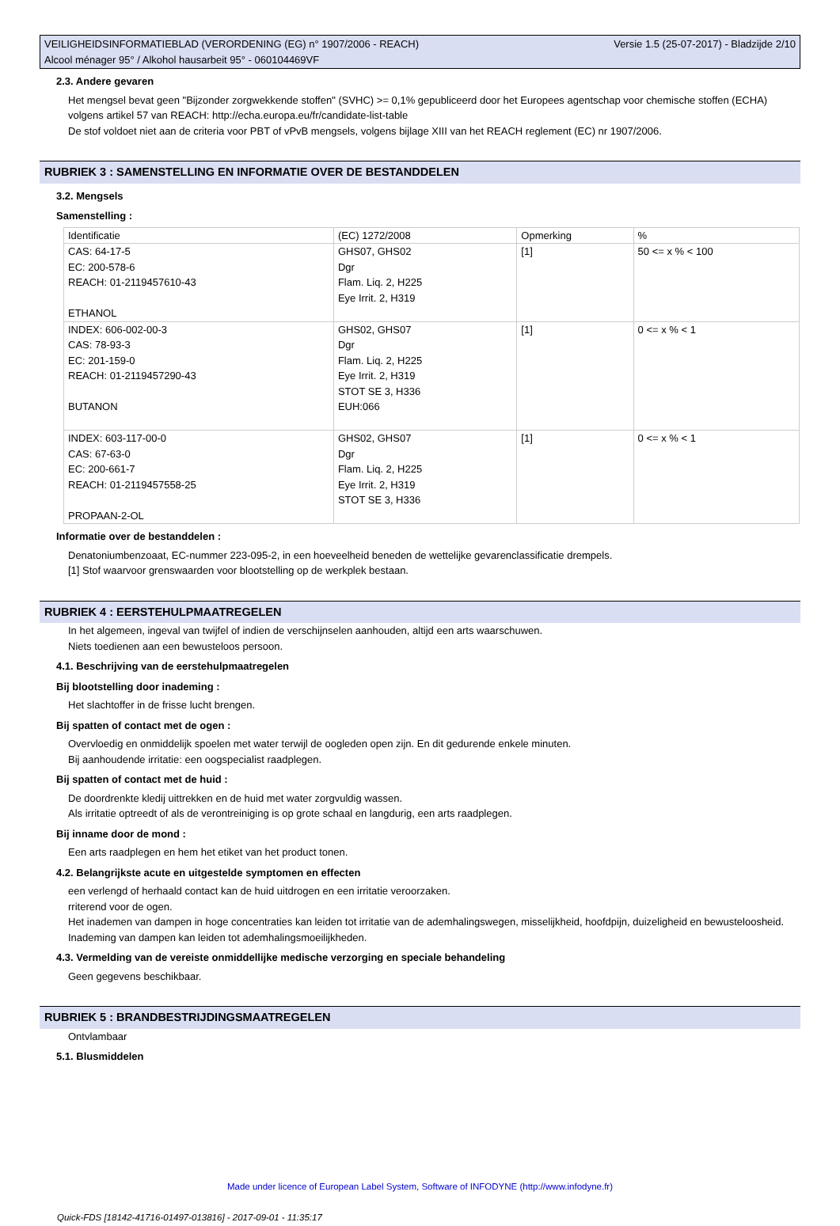VEILIGHEIDSINFORMATIEBLAD (VERORDENING (EG) n° 1907/2006 - REACH)
Alcool ménager 95° / Alkohol hausarbeit 95° - 060104469VF
Versie 1.5 (25-07-2017) - Bladzijde 2/10
2.3. Andere gevaren
Het mengsel bevat geen "Bijzonder zorgwekkende stoffen" (SVHC) >= 0,1% gepubliceerd door het Europees agentschap voor chemische stoffen (ECHA) volgens artikel 57 van REACH: http://echa.europa.eu/fr/candidate-list-table
De stof voldoet niet aan de criteria voor PBT of vPvB mengsels, volgens bijlage XIII van het REACH reglement (EC) nr 1907/2006.
RUBRIEK 3 : SAMENSTELLING EN INFORMATIE OVER DE BESTANDDELEN
3.2. Mengsels
Samenstelling :
| Identificatie | (EC) 1272/2008 | Opmerking | % |
| CAS: 64-17-5 EC: 200-578-6 REACH: 01-2119457610-43 ETHANOL | GHS07, GHS02 Dgr Flam. Liq. 2, H225 Eye Irrit. 2, H319 | [1] | 50 <= x % < 100 |
| INDEX: 606-002-00-3 CAS: 78-93-3 EC: 201-159-0 REACH: 01-2119457290-43 BUTANON | GHS02, GHS07 Dgr Flam. Liq. 2, H225 Eye Irrit. 2, H319 STOT SE 3, H336 EUH:066 | [1] | 0 <= x % < 1 |
| INDEX: 603-117-00-0 CAS: 67-63-0 EC: 200-661-7 REACH: 01-2119457558-25 PROPAAN-2-OL | GHS02, GHS07 Dgr Flam. Liq. 2, H225 Eye Irrit. 2, H319 STOT SE 3, H336 | [1] | 0 <= x % < 1 |
Informatie over de bestanddelen :
Denatoniumbenzoaat, EC-nummer 223-095-2, in een hoeveelheid beneden de wettelijke gevarenclassificatie drempels.
[1] Stof waarvoor grenswaarden voor blootstelling op de werkplek bestaan.
RUBRIEK 4 : EERSTEHULPMAATREGELEN
In het algemeen, ingeval van twijfel of indien de verschijnselen aanhouden, altijd een arts waarschuwen.
Niets toedienen aan een bewusteloos persoon.
4.1. Beschrijving van de eerstehulpmaatregelen
Bij blootstelling door inademing :
Het slachtoffer in de frisse lucht brengen.
Bij spatten of contact met de ogen :
Overvloedig en onmiddelijk spoelen met water terwijl de oogleden open zijn. En dit gedurende enkele minuten.
Bij aanhoudende irritatie: een oogspecialist raadplegen.
Bij spatten of contact met de huid :
De doordrenkte kledij uittrekken en de huid met water zorgvuldig wassen.
Als irritatie optreedt of als de verontreiniging is op grote schaal en langdurig, een arts raadplegen.
Bij inname door de mond :
Een arts raadplegen en hem het etiket van het product tonen.
4.2. Belangrijkste acute en uitgestelde symptomen en effecten
een verlengd of herhaald contact kan de huid uitdrogen en een irritatie veroorzaken.
rriterend voor de ogen.
Het inademen van dampen in hoge concentraties kan leiden tot irritatie van de ademhalingswegen, misselijkheid, hoofdpijn, duizeligheid en bewusteloosheid.
Inademing van dampen kan leiden tot ademhalingsmoeilijkheden.
4.3. Vermelding van de vereiste onmiddellijke medische verzorging en speciale behandeling
Geen gegevens beschikbaar.
RUBRIEK 5 : BRANDBESTRIJDINGSMAATREGELEN
Ontvlambaar
5.1. Blusmiddelen
Made under licence of European Label System, Software of INFODYNE (http://www.infodyne.fr)
Quick-FDS [18142-41716-01497-013816] - 2017-09-01 - 11:35:17